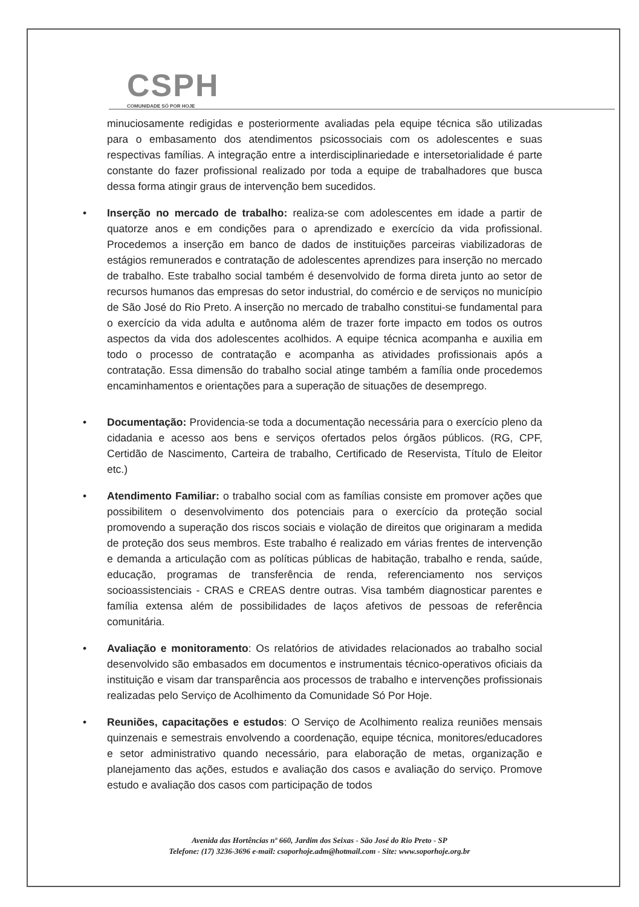CSPH
COMUNIDADE SÓ POR HOJE
minuciosamente redigidas e posteriormente avaliadas pela equipe técnica são utilizadas para o embasamento dos atendimentos psicossociais com os adolescentes e suas respectivas famílias. A integração entre a interdisciplinariedade e intersetorialidade é parte constante do fazer profissional realizado por toda a equipe de trabalhadores que busca dessa forma atingir graus de intervenção bem sucedidos.
• Inserção no mercado de trabalho: realiza-se com adolescentes em idade a partir de quatorze anos e em condições para o aprendizado e exercício da vida profissional. Procedemos a inserção em banco de dados de instituições parceiras viabilizadoras de estágios remunerados e contratação de adolescentes aprendizes para inserção no mercado de trabalho. Este trabalho social também é desenvolvido de forma direta junto ao setor de recursos humanos das empresas do setor industrial, do comércio e de serviços no município de São José do Rio Preto. A inserção no mercado de trabalho constitui-se fundamental para o exercício da vida adulta e autônoma além de trazer forte impacto em todos os outros aspectos da vida dos adolescentes acolhidos. A equipe técnica acompanha e auxilia em todo o processo de contratação e acompanha as atividades profissionais após a contratação. Essa dimensão do trabalho social atinge também a família onde procedemos encaminhamentos e orientações para a superação de situações de desemprego.
• Documentação: Providencia-se toda a documentação necessária para o exercício pleno da cidadania e acesso aos bens e serviços ofertados pelos órgãos públicos. (RG, CPF, Certidão de Nascimento, Carteira de trabalho, Certificado de Reservista, Título de Eleitor etc.)
• Atendimento Familiar: o trabalho social com as famílias consiste em promover ações que possibilitem o desenvolvimento dos potenciais para o exercício da proteção social promovendo a superação dos riscos sociais e violação de direitos que originaram a medida de proteção dos seus membros. Este trabalho é realizado em várias frentes de intervenção e demanda a articulação com as políticas públicas de habitação, trabalho e renda, saúde, educação, programas de transferência de renda, referenciamento nos serviços socioassistenciais - CRAS e CREAS dentre outras. Visa também diagnosticar parentes e família extensa além de possibilidades de laços afetivos de pessoas de referência comunitária.
• Avaliação e monitoramento: Os relatórios de atividades relacionados ao trabalho social desenvolvido são embasados em documentos e instrumentais técnico-operativos oficiais da instituição e visam dar transparência aos processos de trabalho e intervenções profissionais realizadas pelo Serviço de Acolhimento da Comunidade Só Por Hoje.
• Reuniões, capacitações e estudos: O Serviço de Acolhimento realiza reuniões mensais quinzenais e semestrais envolvendo a coordenação, equipe técnica, monitores/educadores e setor administrativo quando necessário, para elaboração de metas, organização e planejamento das ações, estudos e avaliação dos casos e avaliação do serviço. Promove estudo e avaliação dos casos com participação de todos
Avenida das Hortências nº 660, Jardim dos Seixas - São José do Rio Preto - SP
Telefone: (17) 3236-3696 e-mail: csoporhoje.adm@hotmail.com - Site: www.soporhoje.org.br